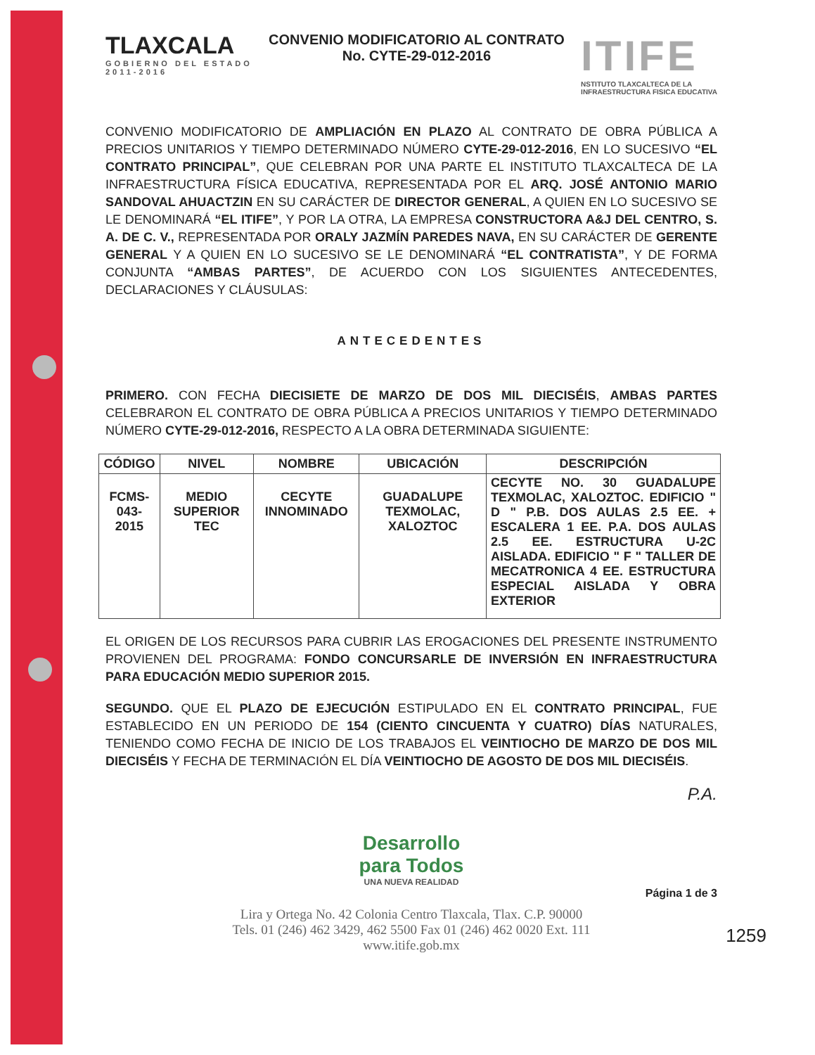TLAXCALA
GOBIERNO DEL ESTADO
2011-2016
CONVENIO MODIFICATORIO AL CONTRATO
No. CYTE-29-012-2016
ITIFE
NSTITUTO TLAXCALTECA DE LA
INFRAESTRUCTURA FISICA EDUCATIVA
CONVENIO MODIFICATORIO DE AMPLIACIÓN EN PLAZO AL CONTRATO DE OBRA PÚBLICA A PRECIOS UNITARIOS Y TIEMPO DETERMINADO NÚMERO CYTE-29-012-2016, EN LO SUCESIVO “EL CONTRATO PRINCIPAL”, QUE CELEBRAN POR UNA PARTE EL INSTITUTO TLAXCALTECA DE LA INFRAESTRUCTURA FÍSICA EDUCATIVA, REPRESENTADA POR EL ARQ. JOSÉ ANTONIO MARIO SANDOVAL AHUACTZIN EN SU CARÁCTER DE DIRECTOR GENERAL, A QUIEN EN LO SUCESIVO SE LE DENOMINARÁ “EL ITIFE”, Y POR LA OTRA, LA EMPRESA CONSTRUCTORA A&J DEL CENTRO, S. A. DE C. V., REPRESENTADA POR ORALY JAZMÍN PAREDES NAVA, EN SU CARÁCTER DE GERENTE GENERAL Y A QUIEN EN LO SUCESIVO SE LE DENOMINARÁ “EL CONTRATISTA”, Y DE FORMA CONJUNTA “AMBAS PARTES”, DE ACUERDO CON LOS SIGUIENTES ANTECEDENTES, DECLARACIONES Y CLÁUSULAS:
ANTECEDENTES
PRIMERO. CON FECHA DIECISIETE DE MARZO DE DOS MIL DIECISÉIS, AMBAS PARTES CELEBRARON EL CONTRATO DE OBRA PÚBLICA A PRECIOS UNITARIOS Y TIEMPO DETERMINADO NÚMERO CYTE-29-012-2016, RESPECTO A LA OBRA DETERMINADA SIGUIENTE:
| CÓDIGO | NIVEL | NOMBRE | UBICACIÓN | DESCRIPCIÓN |
| --- | --- | --- | --- | --- |
| FCMS- 043-2015 | MEDIO SUPERIOR TEC | CECYTE INNOMINADO | GUADALUPE TEXMOLAC, XALOZTOC | CECYTE NO. 30 GUADALUPE TEXMOLAC, XALOZTOC. EDIFICIO " D " P.B. DOS AULAS 2.5 EE. + ESCALERA 1 EE. P.A. DOS AULAS 2.5 EE. ESTRUCTURA U-2C AISLADA. EDIFICIO " F " TALLER DE MECATRONICA 4 EE. ESTRUCTURA ESPECIAL AISLADA Y OBRA EXTERIOR |
EL ORIGEN DE LOS RECURSOS PARA CUBRIR LAS EROGACIONES DEL PRESENTE INSTRUMENTO PROVIENEN DEL PROGRAMA: FONDO CONCURSARLE DE INVERSIÓN EN INFRAESTRUCTURA PARA EDUCACIÓN MEDIO SUPERIOR 2015.
SEGUNDO. QUE EL PLAZO DE EJECUCIÓN ESTIPULADO EN EL CONTRATO PRINCIPAL, FUE ESTABLECIDO EN UN PERIODO DE 154 (CIENTO CINCUENTA Y CUATRO) DÍAS NATURALES, TENIENDO COMO FECHA DE INICIO DE LOS TRABAJOS EL VEINTIOCHO DE MARZO DE DOS MIL DIECISÉIS Y FECHA DE TERMINACIÓN EL DÍA VEINTIOCHO DE AGOSTO DE DOS MIL DIECISÉIS.
P.A.
Desarrollo
para Todos
UNA NUEVA REALIDAD
Página 1 de 3
Lira y Ortega No. 42 Colonia Centro Tlaxcala, Tlax. C.P. 90000
Tels. 01 (246) 462 3429, 462 5500 Fax 01 (246) 462 0020 Ext. 111
www.itife.gob.mx
1259